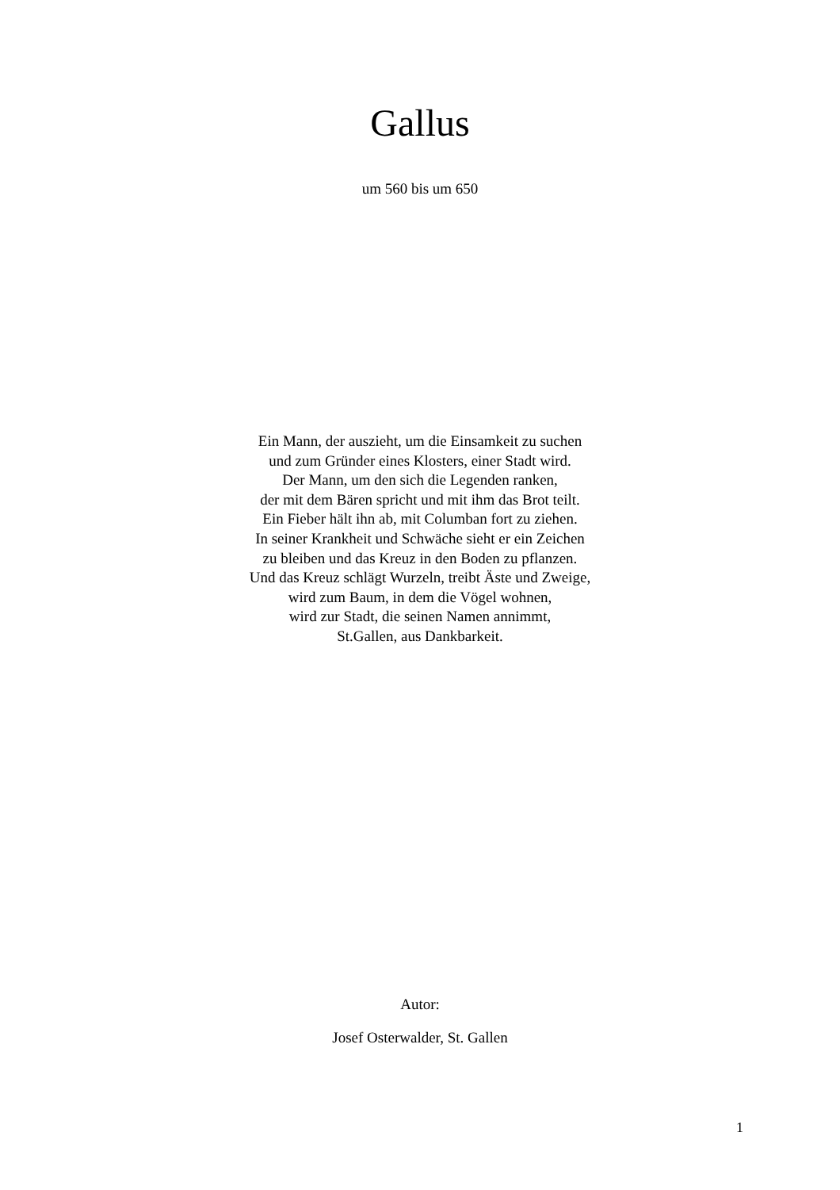Gallus
um 560 bis um 650
Ein Mann, der auszieht, um die Einsamkeit zu suchen
und zum Gründer eines Klosters, einer Stadt wird.
Der Mann, um den sich die Legenden ranken,
der mit dem Bären spricht und mit ihm das Brot teilt.
Ein Fieber hält ihn ab, mit Columban fort zu ziehen.
In seiner Krankheit und Schwäche sieht er ein Zeichen
zu bleiben und das Kreuz in den Boden zu pflanzen.
Und das Kreuz schlägt Wurzeln, treibt Äste und Zweige,
wird zum Baum, in dem die Vögel wohnen,
wird zur Stadt, die seinen Namen annimmt,
St.Gallen, aus Dankbarkeit.
Autor:
Josef Osterwalder, St. Gallen
1